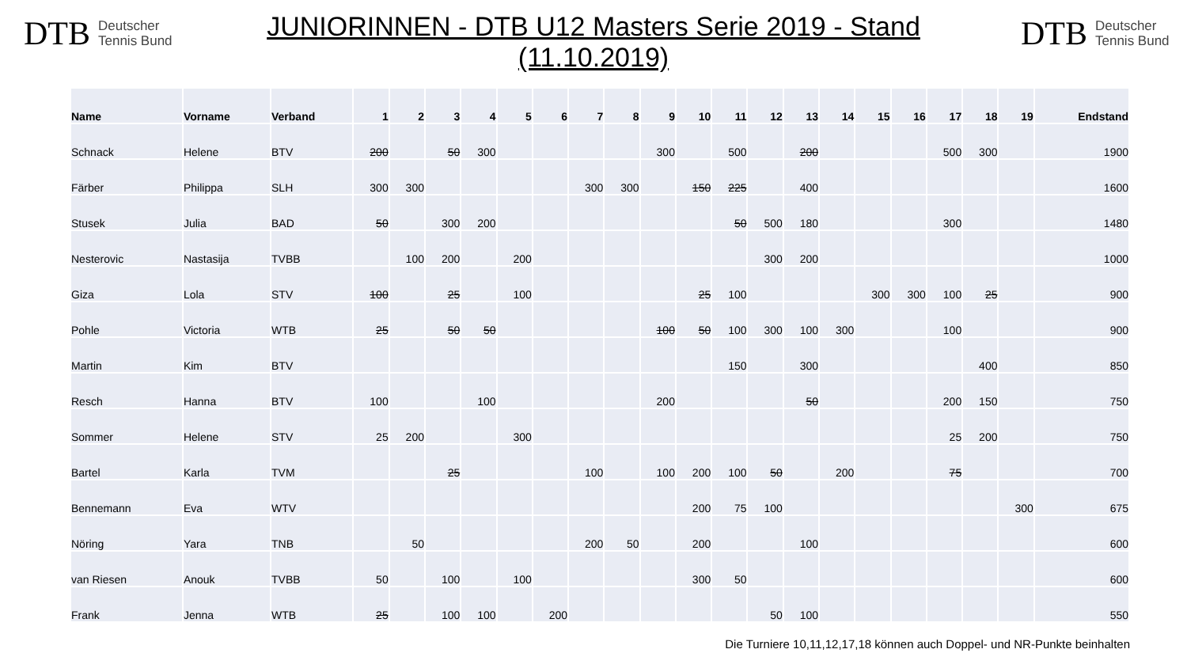DTB Deutscher
Tennis Bund
JUNIORINNEN - DTB U12 Masters Serie 2019 - Stand (11.10.2019)
DTB Deutscher
Tennis Bund
| Name | Vorname | Verband | 1 | 2 | 3 | 4 | 5 | 6 | 7 | 8 | 9 | 10 | 11 | 12 | 13 | 14 | 15 | 16 | 17 | 18 | 19 | Endstand |
| --- | --- | --- | --- | --- | --- | --- | --- | --- | --- | --- | --- | --- | --- | --- | --- | --- | --- | --- | --- | --- | --- | --- |
| Schnack | Helene | BTV | 200 | | 50 | 300 | | | | | 300 | | 500 | | 200 | | | | 500 | 300 | | 1900 |
| Färber | Philippa | SLH | 300 | 300 | | | | | 300 | 300 | | 150 | 225 | | 400 | | | | | | | 1600 |
| Stusek | Julia | BAD | 50 | | 300 | 200 | | | | | | | 50 | 500 | 180 | | | | 300 | | | 1480 |
| Nesterovic | Nastasija | TVBB | | 100 | 200 | | 200 | | | | | | | 300 | 200 | | | | | | | 1000 |
| Giza | Lola | STV | 100 | | 25 | | 100 | | | | | 25 | 100 | | | | 300 | 300 | 100 | 25 | | 900 |
| Pohle | Victoria | WTB | 25 | | 50 | 50 | | | | | 100 | 50 | 100 | 300 | 100 | 300 | | | 100 | | | 900 |
| Martin | Kim | BTV | | | | | | | | | | | 150 | | 300 | | | | | 400 | | 850 |
| Resch | Hanna | BTV | 100 | | | 100 | | | | | 200 | | | | 50 | | | | 200 | 150 | | 750 |
| Sommer | Helene | STV | 25 | 200 | | | 300 | | | | | | | | | | | | 25 | 200 | | 750 |
| Bartel | Karla | TVM | | | 25 | | | | 100 | | 100 | 200 | 100 | 50 | | 200 | | | 75 | | | 700 |
| Bennemann | Eva | WTV | | | | | | | | | | 200 | 75 | 100 | | | | | | | 300 | 675 |
| Nöring | Yara | TNB | | 50 | | | | | 200 | 50 | | 200 | | | 100 | | | | | | | 600 |
| van Riesen | Anouk | TVBB | 50 | | 100 | | 100 | | | | | 300 | 50 | | | | | | | | | 600 |
| Frank | Jenna | WTB | 25 | | 100 | 100 | | 200 | | | | | | 50 | 100 | | | | | | | 550 |
Die Turniere 10,11,12,17,18 können auch Doppel- und NR-Punkte beinhalten